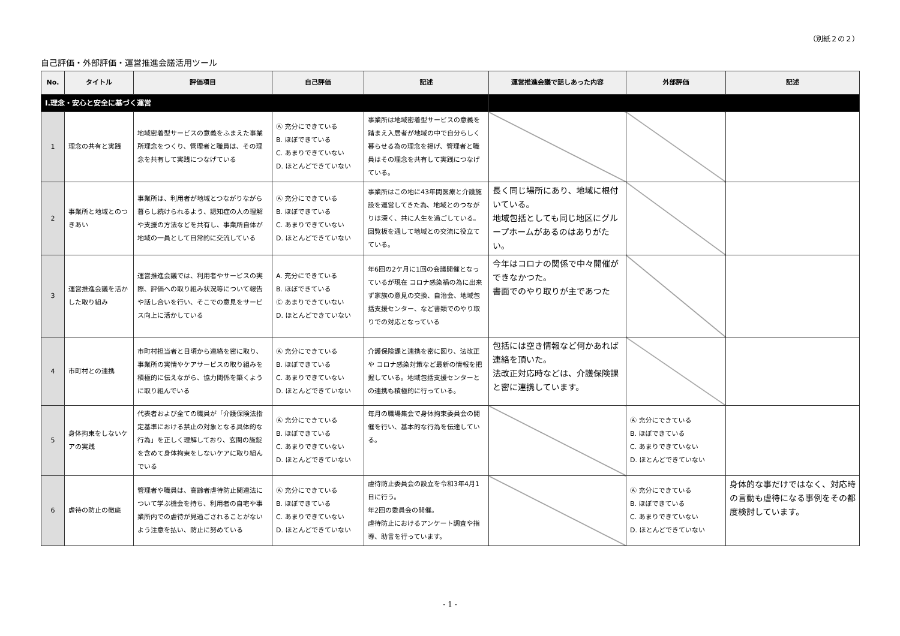（別紙２の２）
自己評価・外部評価・運営推進会議活用ツール
| No. | タイトル | 評価項目 | 自己評価 | 記述 | 運営推進会議で話しあった内容 | 外部評価 | 記述 |
| --- | --- | --- | --- | --- | --- | --- | --- |
| Ⅰ.理念・安心と安全に基づく運営 | | | | | | | |
| 1 | 理念の共有と実践 | 地域密着型サービスの意義をふまえた事業所理念をつくり、管理者と職員は、その理念を共有して実践につなげている | Ⓐ 充分にできている B. ほぼできている C. あまりできていない D. ほとんどできていない | 事業所は地域密着型サービスの意義を踏まえ入居者が地域の中で自分らしく暮らせる為の理念を掲げ、管理者と職員はその理念を共有して実践につなげている。 | | | |
| 2 | 事業所と地域とのつきあい | 事業所は、利用者が地域とつながりながら暮らし続けられるよう、認知症の人の理解や支援の方法などを共有し、事業所自体が地域の一員として日常的に交流している | Ⓐ 充分にできている B. ほぼできている C. あまりできていない D. ほとんどできていない | 事業所はこの地に43年間医療と介護施設を運営してきた為、地域とのつながりは深く、共に人生を過ごしている。回覧板を通して地域との交流に役立てている。 | 長く同じ場所にあり、地域に根付いている。 地域包括としても同じ地区にグループホームがあるのはありがたい。 | | |
| 3 | 運営推進会議を活かした取り組み | 運営推進会議では、利用者やサービスの実際、評価への取り組み状況等について報告や話し合いを行い、そこでの意見をサービス向上に活かしている | A. 充分にできている B. ほぼできている Ⓒ あまりできていない D. ほとんどできていない | 年6回の2ケ月に1回の会議開催となっているが現在 コロナ感染禍の為に出来ず家族の意見の交換、自治会、地域包括支援センター、など書類でのやり取りでの対応となっている | 今年はコロナの関係で中々開催ができなかつた。 書面でのやり取りが主であつた | | |
| 4 | 市町村との連携 | 市町村担当者と日頃から連絡を密に取り、事業所の実情やケアサービスの取り組みを積極的に伝えながら、協力関係を築くように取り組んでいる | Ⓐ 充分にできている B. ほぼできている C. あまりできていない D. ほとんどできていない | 介護保険課と連携を密に図り、法改正や コロナ感染対策など最新の情報を把握している。地域包括支援センターとの連携も積極的に行っている。 | 包括には空き情報など何かあれば連絡を頂いた。 法改正対応時などは、介護保険課と密に連携しています。 | | |
| 5 | 身体拘束をしないケアの実践 | 代表者および全ての職員が「介護保険法指定基準における禁止の対象となる具体的な行為」を正しく理解しており、玄関の施錠を含めて身体拘束をしないケアに取り組んでいる | Ⓐ 充分にできている B. ほぼできている C. あまりできていない D. ほとんどできていない | 毎月の職場集会で身体拘束委員会の開催を行い、基本的な行為を伝達している。 | | Ⓐ 充分にできている B. ほぼできている C. あまりできていない D. ほとんどできていない | |
| 6 | 虐待の防止の徹底 | 管理者や職員は、高齢者虐待防止関連法について学ぶ機会を持ち、利用者の自宅や事業所内での虐待が見過ごされることがないよう注意を払い、防止に努めている | Ⓐ 充分にできている B. ほぼできている C. あまりできていない D. ほとんどできていない | 虐待防止委員会の設立を令和3年4月1日に行う。 年2回の委員会の開催。 虐待防止におけるアンケート調査や指導、助言を行っています。 | | Ⓐ 充分にできている B. ほぼできている C. あまりできていない D. ほとんどできていない | 身体的な事だけではなく、対応時の言動も虐待になる事例をその都度検討しています。 |
- 1 -